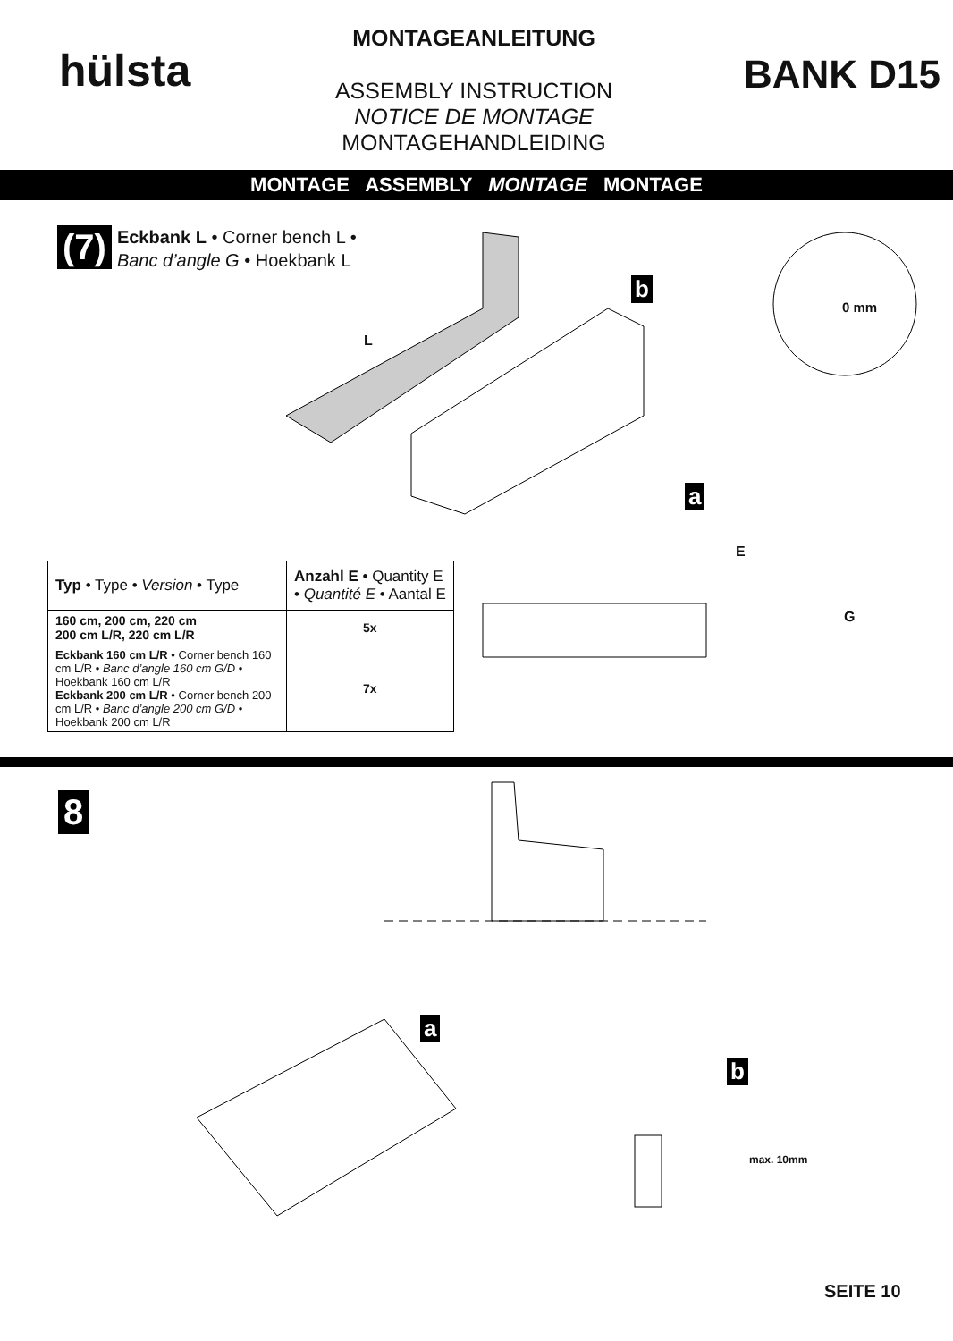hülsta
MONTAGEANLEITUNG
ASSEMBLY INSTRUCTION
NOTICE DE MONTAGE
MONTAGEHANDLEIDING
BANK D15
MONTAGE ASSEMBLY MONTAGE MONTAGE
(7)
Eckbank L • Corner bench L •
Banc d’angle G • Hoekbank L
L
b
0 mm
a
E
G
| Typ • Type • Version • Type | Anzahl E • Quantity E • Quantité E • Aantal E |
| --- | --- |
| 160 cm, 200 cm, 220 cm 200 cm L/R, 220 cm L/R | 5x |
| Eckbank 160 cm L/R • Corner bench 160 cm L/R • Banc d’angle 160 cm G/D • Hoekbank 160 cm L/R Eckbank 200 cm L/R • Corner bench 200 cm L/R • Banc d’angle 200 cm G/D • Hoekbank 200 cm L/R | 7x |
8
a
b
max. 10mm
SEITE 10